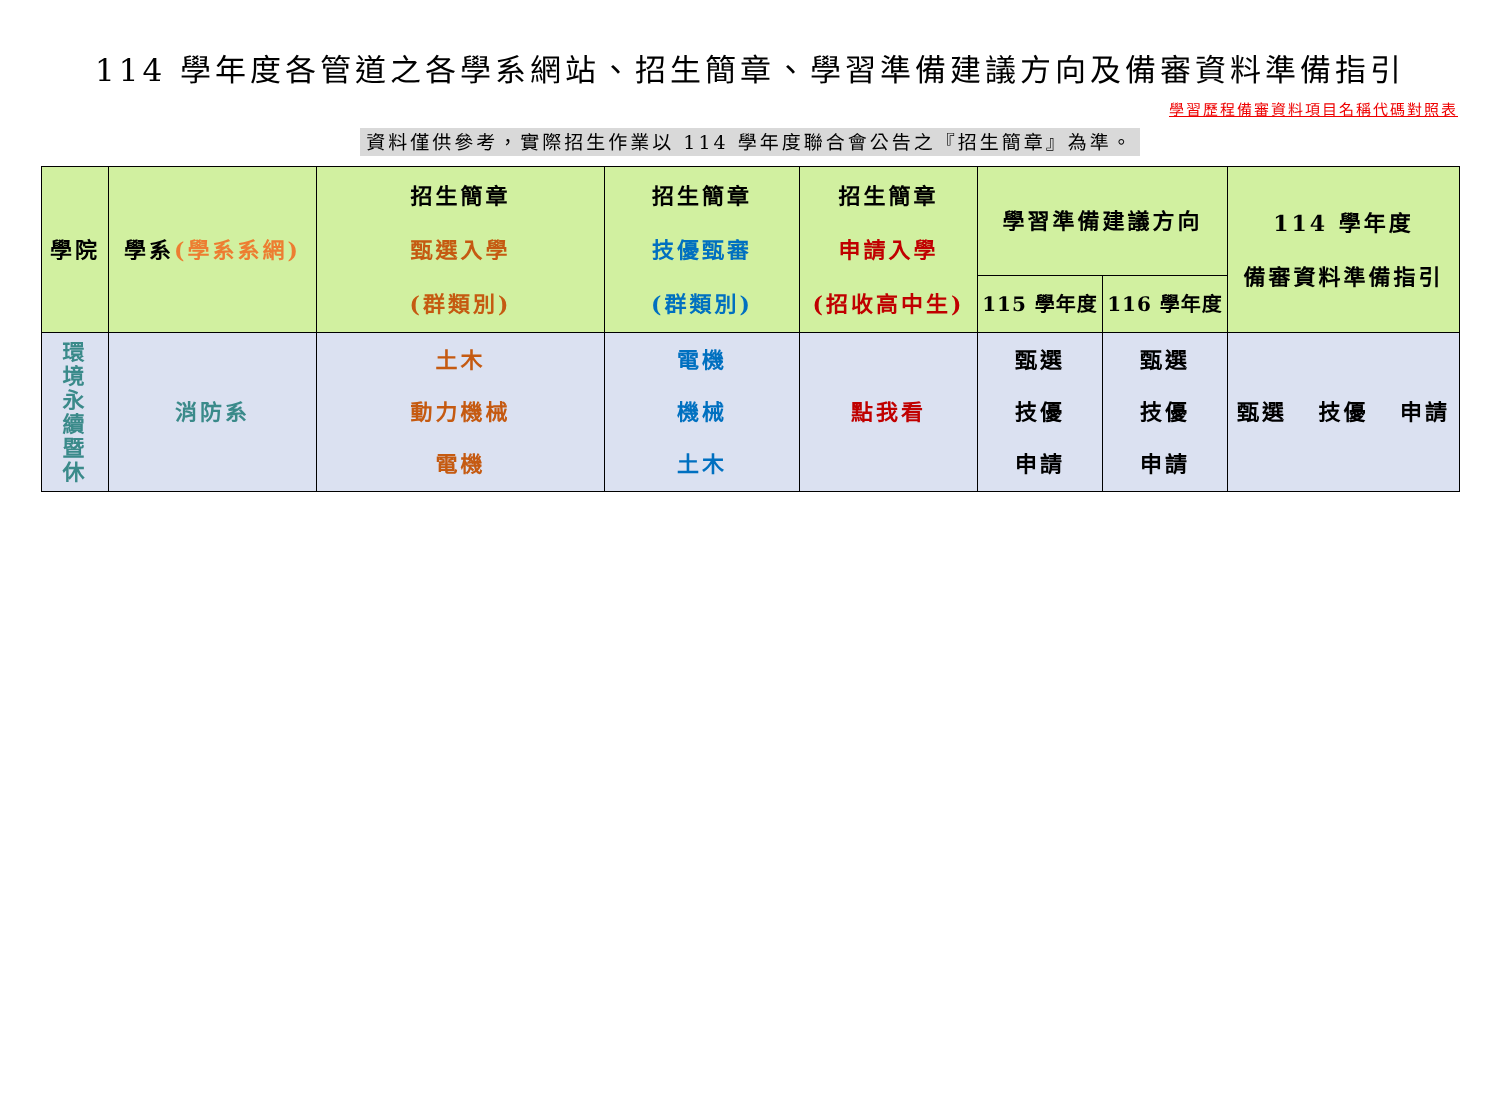114 學年度各管道之各學系網站、招生簡章、學習準備建議方向及備審資料準備指引
學習歷程備審資料項目名稱代碼對照表
資料僅供參考，實際招生作業以 114 學年度聯合會公告之『招生簡章』為準。
| 學院 | 學系 (學系系網) | 招生簡章 甄選入學 (群類別) | 招生簡章 技優甄審 (群類別) | 招生簡章 申請入學 (招收高中生) | 學習準備建議方向 | | 114 學年度 備審資料準備指引 |
| --- | --- | --- | --- | --- | --- | --- | --- |
| | | | | | 115 學年度 | 116 學年度 | |
| 環 境 永 續 暨 休 | 消防系 | 土木 動力機械 電機 | 電機 機械 土木 | 點我看 | 甄選 技優 申請 | 甄選 技優 申請 | 甄選 技優 申請 |